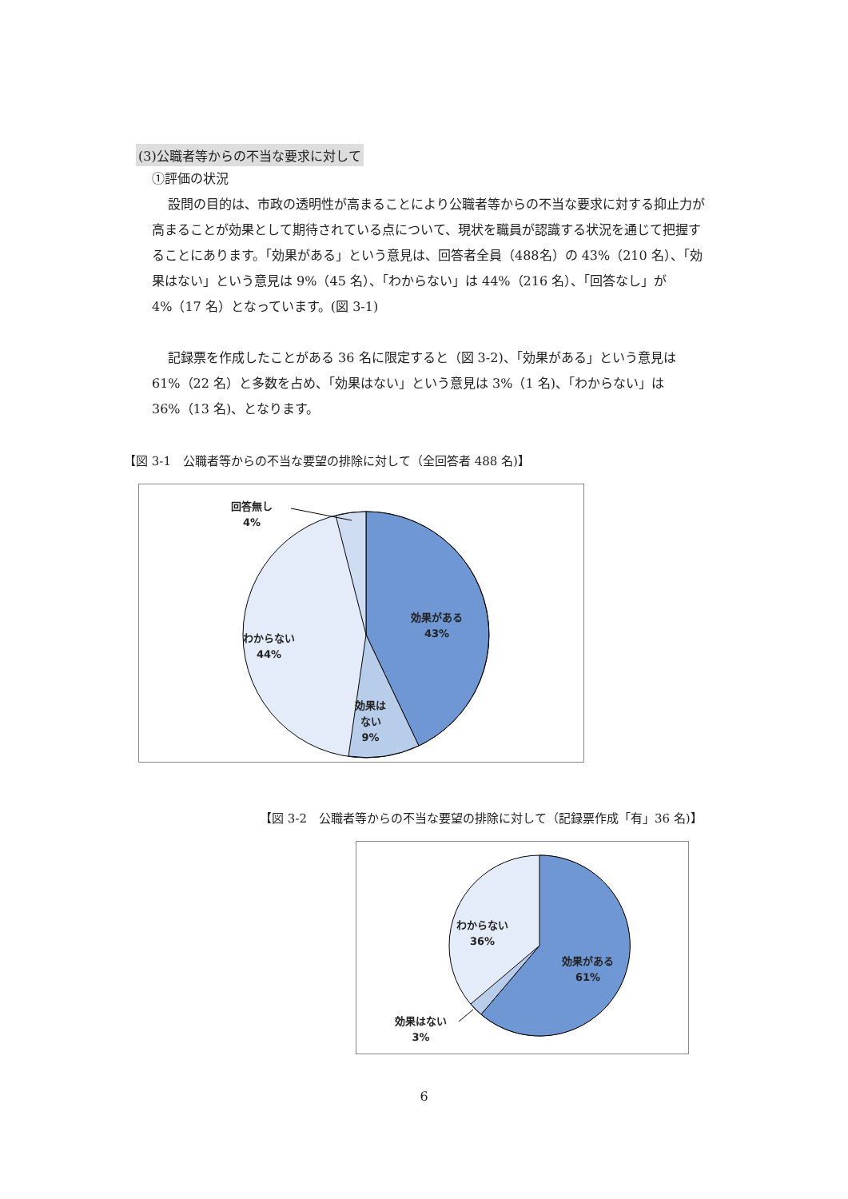(3)公職者等からの不当な要求に対して
①評価の状況
設問の目的は、市政の透明性が高まることにより公職者等からの不当な要求に対する抑止力が高まることが効果として期待されている点について、現状を職員が認識する状況を通じて把握することにあります。「効果がある」という意見は、回答者全員（488名）の 43%（210 名）、「効果はない」という意見は 9%（45 名）、「わからない」は 44%（216 名）、「回答なし」が 4%（17 名）となっています。(図 3-1)
記録票を作成したことがある 36 名に限定すると（図 3-2)、「効果がある」という意見は 61%（22 名）と多数を占め、「効果はない」という意見は 3%（1 名)、「わからない」は 36%（13 名)、となります。
【図 3-1　公職者等からの不当な要望の排除に対して（全回答者 488 名)】
回答無し
4%
効果がある
43%
わからない
44%
効果は
ない
9%
【図 3-2　公職者等からの不当な要望の排除に対して（記録票作成「有」36 名)】
わからない
36%
効果がある
61%
効果はない
3%
6